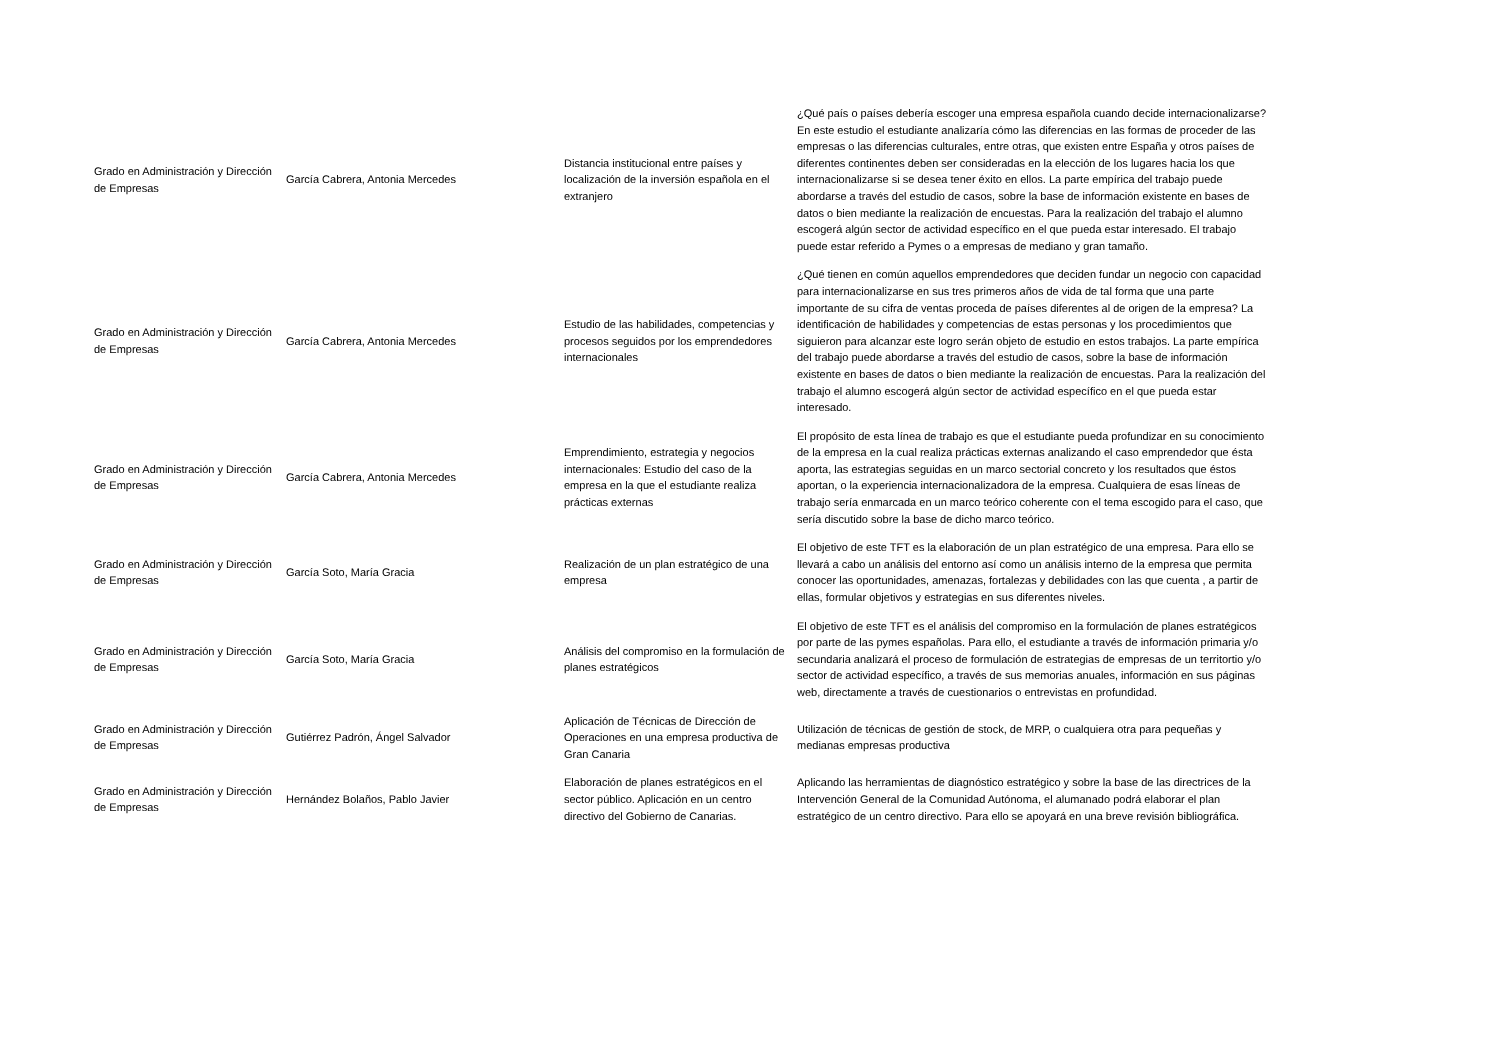| Grado en Administración y Dirección de Empresas | García Cabrera, Antonia Mercedes | Distancia institucional entre países y localización de la inversión española en el extranjero | ¿Qué país o países debería escoger una empresa española cuando decide internacionalizarse? En este estudio el estudiante analizaría cómo las diferencias en las formas de proceder de las empresas o las diferencias culturales, entre otras, que existen entre España y otros países de diferentes continentes deben ser consideradas en la elección de los lugares hacia los que internacionalizarse si se desea tener éxito en ellos. La parte empírica del trabajo puede abordarse a través del estudio de casos, sobre la base de información existente en bases de datos o bien mediante la realización de encuestas. Para la realización del trabajo el alumno escogerá algún sector de actividad específico en el que pueda estar interesado. El trabajo puede estar referido a Pymes o a empresas de mediano y gran tamaño. |
| Grado en Administración y Dirección de Empresas | García Cabrera, Antonia Mercedes | Estudio de las habilidades, competencias y procesos seguidos por los emprendedores internacionales | ¿Qué tienen en común aquellos emprendedores que deciden fundar un negocio con capacidad para internacionalizarse en sus tres primeros años de vida de tal forma que una parte importante de su cifra de ventas proceda de países diferentes al de origen de la empresa? La identificación de habilidades y competencias de estas personas y los procedimientos que siguieron para alcanzar este logro serán objeto de estudio en estos trabajos. La parte empírica del trabajo puede abordarse a través del estudio de casos, sobre la base de información existente en bases de datos o bien mediante la realización de encuestas. Para la realización del trabajo el alumno escogerá algún sector de actividad específico en el que pueda estar interesado. |
| Grado en Administración y Dirección de Empresas | García Cabrera, Antonia Mercedes | Emprendimiento, estrategia y negocios internacionales: Estudio del caso de la empresa en la que el estudiante realiza prácticas externas | El propósito de esta línea de trabajo es que el estudiante pueda profundizar en su conocimiento de la empresa en la cual realiza prácticas externas analizando el caso emprendedor que ésta aporta, las estrategias seguidas en un marco sectorial concreto y los resultados que éstos aportan, o la experiencia internacionalizadora de la empresa. Cualquiera de esas líneas de trabajo sería enmarcada en un marco teórico coherente con el tema escogido para el caso, que sería discutido sobre la base de dicho marco teórico. |
| Grado en Administración y Dirección de Empresas | García Soto, María Gracia | Realización de un plan estratégico de una empresa | El objetivo de este TFT es la elaboración de un plan estratégico de una empresa. Para ello se llevará a cabo un análisis del entorno así como un análisis interno de la empresa que permita conocer las oportunidades, amenazas, fortalezas y debilidades con las que cuenta , a partir de ellas, formular objetivos y estrategias en sus diferentes niveles. |
| Grado en Administración y Dirección de Empresas | García Soto, María Gracia | Análisis del compromiso en la formulación de planes estratégicos | El objetivo de este TFT es el análisis del compromiso en la formulación de planes estratégicos por parte de las pymes españolas. Para ello, el estudiante a través de información primaria y/o secundaria analizará el proceso de formulación de estrategias de empresas de un territortio y/o sector de actividad específico, a través de sus memorias anuales, información en sus páginas web, directamente a través de cuestionarios o entrevistas en profundidad. |
| Grado en Administración y Dirección de Empresas | Gutiérrez Padrón, Ángel Salvador | Aplicación de Técnicas de Dirección de Operaciones en una empresa productiva de Gran Canaria | Utilización de técnicas de gestión de stock, de MRP, o cualquiera otra para pequeñas y medianas empresas productiva |
| Grado en Administración y Dirección de Empresas | Hernández Bolaños, Pablo Javier | Elaboración de planes estratégicos en el sector público. Aplicación en un centro directivo del Gobierno de Canarias. | Aplicando las herramientas de diagnóstico estratégico y sobre la base de las directrices de la Intervención General de la Comunidad Autónoma, el alumanado podrá elaborar el plan estratégico de un centro directivo. Para ello se apoyará en una breve revisión bibliográfica. |